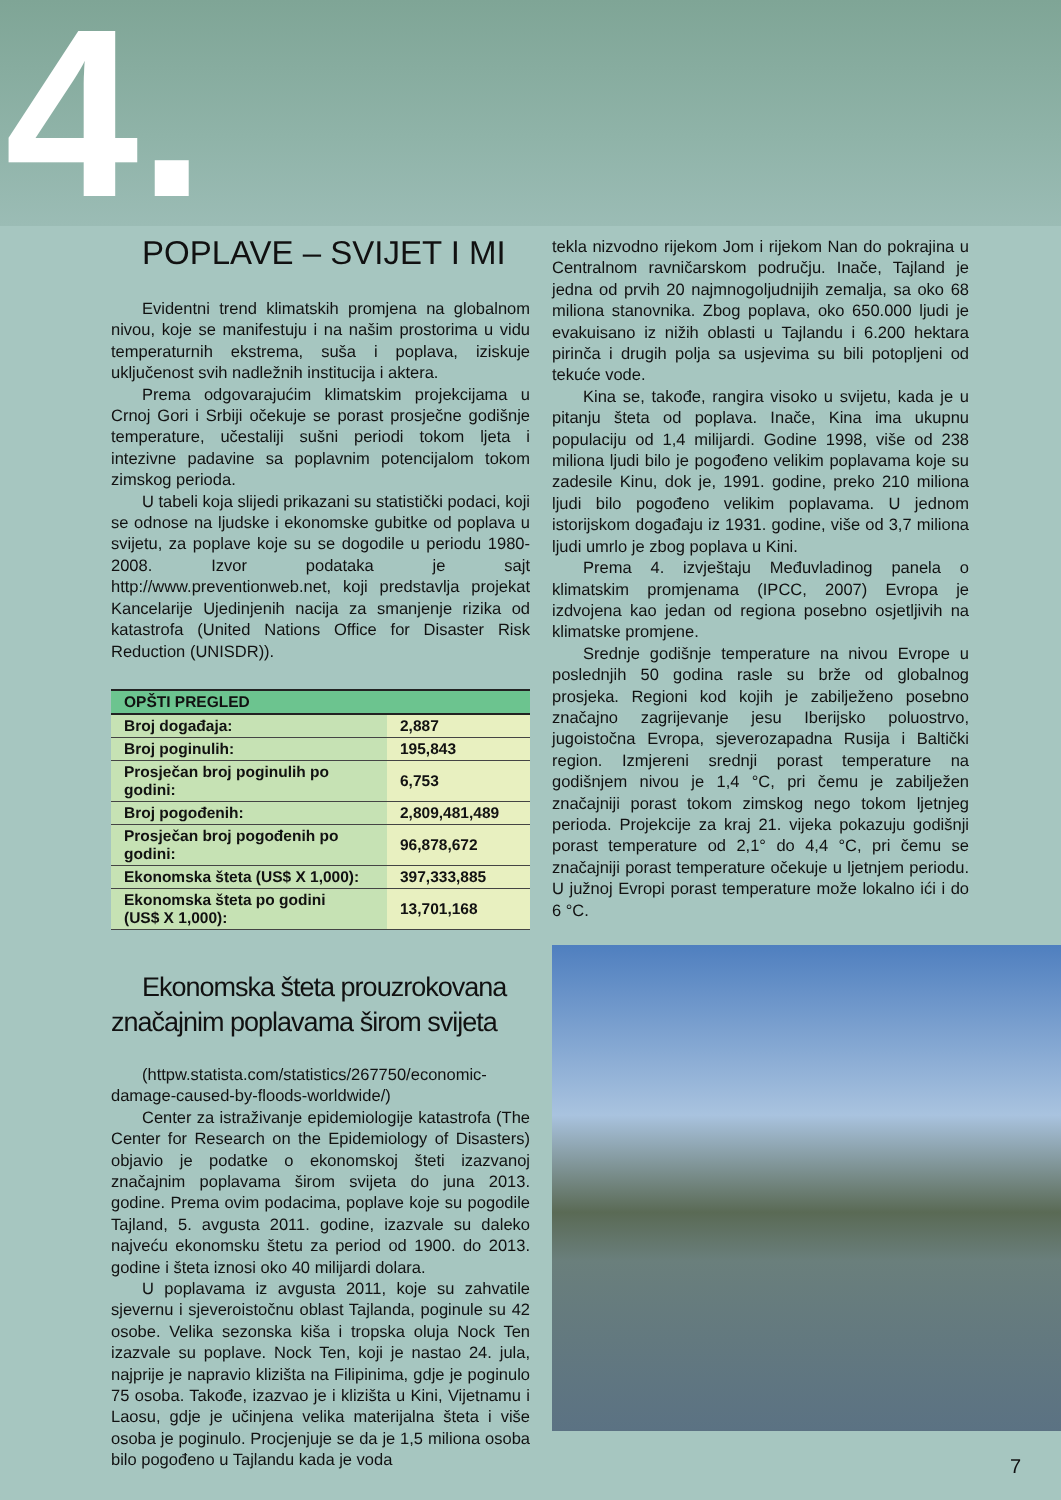4.
POPLAVE – SVIJET I MI
Evidentni trend klimatskih promjena na globalnom nivou, koje se manifestuju i na našim prostorima u vidu temperaturnih ekstrema, suša i poplava, iziskuje uključenost svih nadležnih institucija i aktera.
Prema odgovarajućim klimatskim projekcijama u Crnoj Gori i Srbiji očekuje se porast prosječne godišnje temperature, učestaliji sušni periodi tokom ljeta i intezivne padavine sa poplavnim potencijalom tokom zimskog perioda.
U tabeli koja slijedi prikazani su statistički podaci, koji se odnose na ljudske i ekonomske gubitke od poplava u svijetu, za poplave koje su se dogodile u periodu 1980-2008. Izvor podataka je sajt http://www.preventionweb.net, koji predstavlja projekat Kancelarije Ujedinjenih nacija za smanjenje rizika od katastrofa (United Nations Office for Disaster Risk Reduction (UNISDR)).
| OPŠTI PREGLED | |
| --- | --- |
| Broj događaja: | 2,887 |
| Broj poginulih: | 195,843 |
| Prosječan broj poginulih po godini: | 6,753 |
| Broj pogođenih: | 2,809,481,489 |
| Prosječan broj pogođenih po godini: | 96,878,672 |
| Ekonomska šteta (US$ X 1,000): | 397,333,885 |
| Ekonomska šteta po godini (US$ X 1,000): | 13,701,168 |
Ekonomska šteta prouzrokovana značajnim poplavama širom svijeta
(httpw.statista.com/statistics/267750/economic-damage-caused-by-floods-worldwide/)
Center za istraživanje epidemiologije katastrofa (The Center for Research on the Epidemiology of Disasters) objavio je podatke o ekonomskoj šteti izazvanoj značajnim poplavama širom svijeta do juna 2013. godine. Prema ovim podacima, poplave koje su pogodile Tajland, 5. avgusta 2011. godine, izazvale su daleko najveću ekonomsku štetu za period od 1900. do 2013. godine i šteta iznosi oko 40 milijardi dolara.
U poplavama iz avgusta 2011, koje su zahvatile sjevernu i sjeveroistočnu oblast Tajlanda, poginule su 42 osobe. Velika sezonska kiša i tropska oluja Nock Ten izazvale su poplave. Nock Ten, koji je nastao 24. jula, najprije je napravio klizišta na Filipinima, gdje je poginulo 75 osoba. Takođe, izazvao je i klizišta u Kini, Vijetnamu i Laosu, gdje je učinjena velika materijalna šteta i više osoba je poginulo. Procjenjuje se da je 1,5 miliona osoba bilo pogođeno u Tajlandu kada je voda
tekla nizvodno rijekom Jom i rijekom Nan do pokrajina u Centralnom ravničarskom području. Inače, Tajland je jedna od prvih 20 najmnogoljudnijih zemalja, sa oko 68 miliona stanovnika. Zbog poplava, oko 650.000 ljudi je evakuisano iz nižih oblasti u Tajlandu i 6.200 hektara pirinča i drugih polja sa usjevima su bili potopljeni od tekuće vode.
Kina se, takođe, rangira visoko u svijetu, kada je u pitanju šteta od poplava. Inače, Kina ima ukupnu populaciju od 1,4 milijardi. Godine 1998, više od 238 miliona ljudi bilo je pogođeno velikim poplavama koje su zadesile Kinu, dok je, 1991. godine, preko 210 miliona ljudi bilo pogođeno velikim poplavama. U jednom istorijskom događaju iz 1931. godine, više od 3,7 miliona ljudi umrlo je zbog poplava u Kini.
Prema 4. izvještaju Međuvladinog panela o klimatskim promjenama (IPCC, 2007) Evropa je izdvojena kao jedan od regiona posebno osjetljivih na klimatske promjene.
Srednje godišnje temperature na nivou Evrope u poslednjih 50 godina rasle su brže od globalnog prosjeka. Regioni kod kojih je zabilježeno posebno značajno zagrijevanje jesu Iberijsko poluostrvo, jugoistočna Evropa, sjeverozapadna Rusija i Baltički region. Izmjereni srednji porast temperature na godišnjem nivou je 1,4 °C, pri čemu je zabilježen značajniji porast tokom zimskog nego tokom ljetnjeg perioda. Projekcije za kraj 21. vijeka pokazuju godišnji porast temperature od 2,1° do 4,4 °C, pri čemu se značajniji porast temperature očekuje u ljetnjem periodu. U južnoj Evropi porast temperature može lokalno ići i do 6 °C.
7